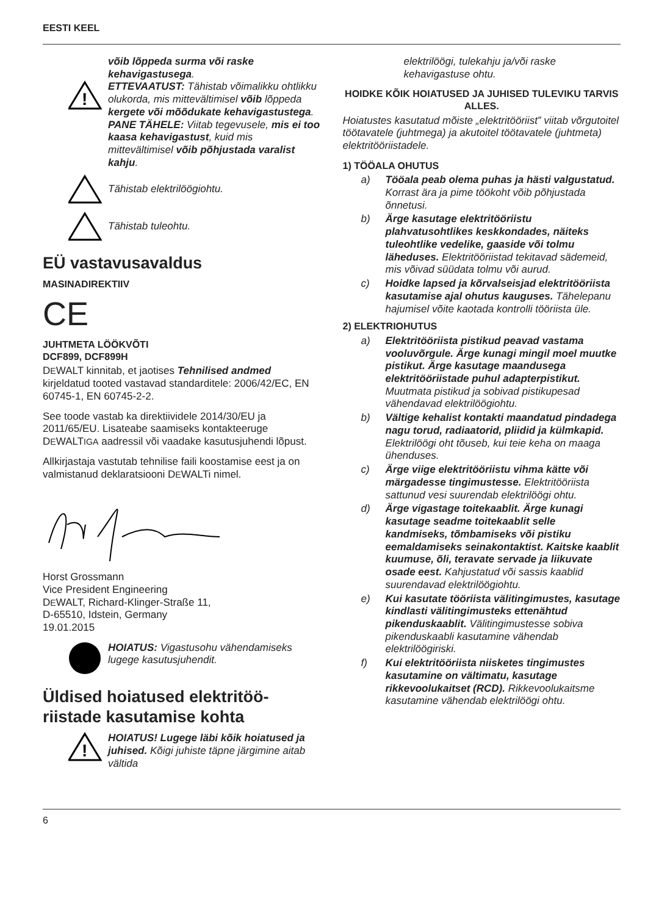EESTI KEEL
võib lõppeda surma või raske kehavigastusega.
!
ETTEVAATUST: Tähistab võimalikku ohtlikku olukorda, mis mittevältimisel võib lõppeda kergete või mõõdukate kehavigastustega.
PANE TÄHELE: Viitab tegevusele, mis ei too kaasa kehavigastust, kuid mis mittevältimisel võib põhjustada varalist kahju.
Tähistab elektrilöögiohtu.
Tähistab tuleohtu.
EÜ vastavusavaldus
MASINADIREKTIIV
CE
JUHTMETA LÖÖKVÕTI
DCF899, DCF899H
DEWALT kinnitab, et jaotises Tehnilised andmed kirjeldatud tooted vastavad standarditele: 2006/42/EC, EN 60745-1, EN 60745-2-2.
See toode vastab ka direktiividele 2014/30/EU ja 2011/65/EU. Lisateabe saamiseks kontakteeruge DEWALTIGA aadressil või vaadake kasutusjuhendi lõpust.
Allkirjastaja vastutab tehnilise faili koostamise eest ja on valmistanud deklaratsiooni DEWALTi nimel.
Horst Grossmann
Vice President Engineering
DEWALT, Richard-Klinger-Straße 11,
D-65510, Idstein, Germany
19.01.2015
HOIATUS: Vigastusohu vähendamiseks lugege kasutusjuhendit.
Üldised hoiatused elektritöö-riistade kasutamise kohta
!
HOIATUS! Lugege läbi kõik hoiatused ja juhised. Kõigi juhiste täpne järgimine aitab vältida
elektrilöögi, tulekahju ja/või raske kehavigastuse ohtu.
HOIDKE KÕIK HOIATUSED JA JUHISED TULEVIKU TARVIS ALLES.
Hoiatustes kasutatud mõiste „elektritööriist” viitab võrgutoitel töötavatele (juhtmega) ja akutoitel töötavatele (juhtmeta) elektritööriistadele.
1) TÖÖALA OHUTUS
a) Tööala peab olema puhas ja hästi valgustatud. Korrast ära ja pime töökoht võib põhjustada õnnetusi.
b) Ärge kasutage elektritööriistu plahvatusohtlikes keskkondades, näiteks tuleohtlike vedelike, gaaside või tolmu läheduses. Elektritööriistad tekitavad sädemeid, mis võivad süüdata tolmu või aurud.
c) Hoidke lapsed ja kõrvalseisjad elektritööriista kasutamise ajal ohutus kauguses. Tähelepanu hajumisel võite kaotada kontrolli tööriista üle.
2) ELEKTRIOHUTUS
a) Elektritööriista pistikud peavad vastama vooluvõrgule. Ärge kunagi mingil moel muutke pistikut. Ärge kasutage maandusega elektritööriistade puhul adapterpistikut. Muutmata pistikud ja sobivad pistikupesad vähendavad elektrilöögiohtu.
b) Vältige kehalist kontakti maandatud pindadega nagu torud, radiaatorid, pliidid ja külmkapid. Elektrilöögi oht tõuseb, kui teie keha on maaga ühenduses.
c) Ärge viige elektritööriistu vihma kätte või märgadesse tingimustesse. Elektritööriista sattunud vesi suurendab elektrilöögi ohtu.
d) Ärge vigastage toitekaablit. Ärge kunagi kasutage seadme toitekaablit selle kandmiseks, tõmbamiseks või pistiku eemaldamiseks seinakontaktist. Kaitske kaablit kuumuse, õli, teravate servade ja liikuvate osade eest. Kahjustatud või sassis kaablid suurendavad elektrilöögiohtu.
e) Kui kasutate tööriista välitingimustes, kasutage kindlasti välitingimusteks ettenähtud pikenduskaablit. Välitingimustesse sobiva pikenduskaabli kasutamine vähendab elektrilöögiriski.
f) Kui elektritööriista niisketes tingimustes kasutamine on vältimatu, kasutage rikkevoolukaitset (RCD). Rikkevoolukaitsme kasutamine vähendab elektrilöögi ohtu.
6